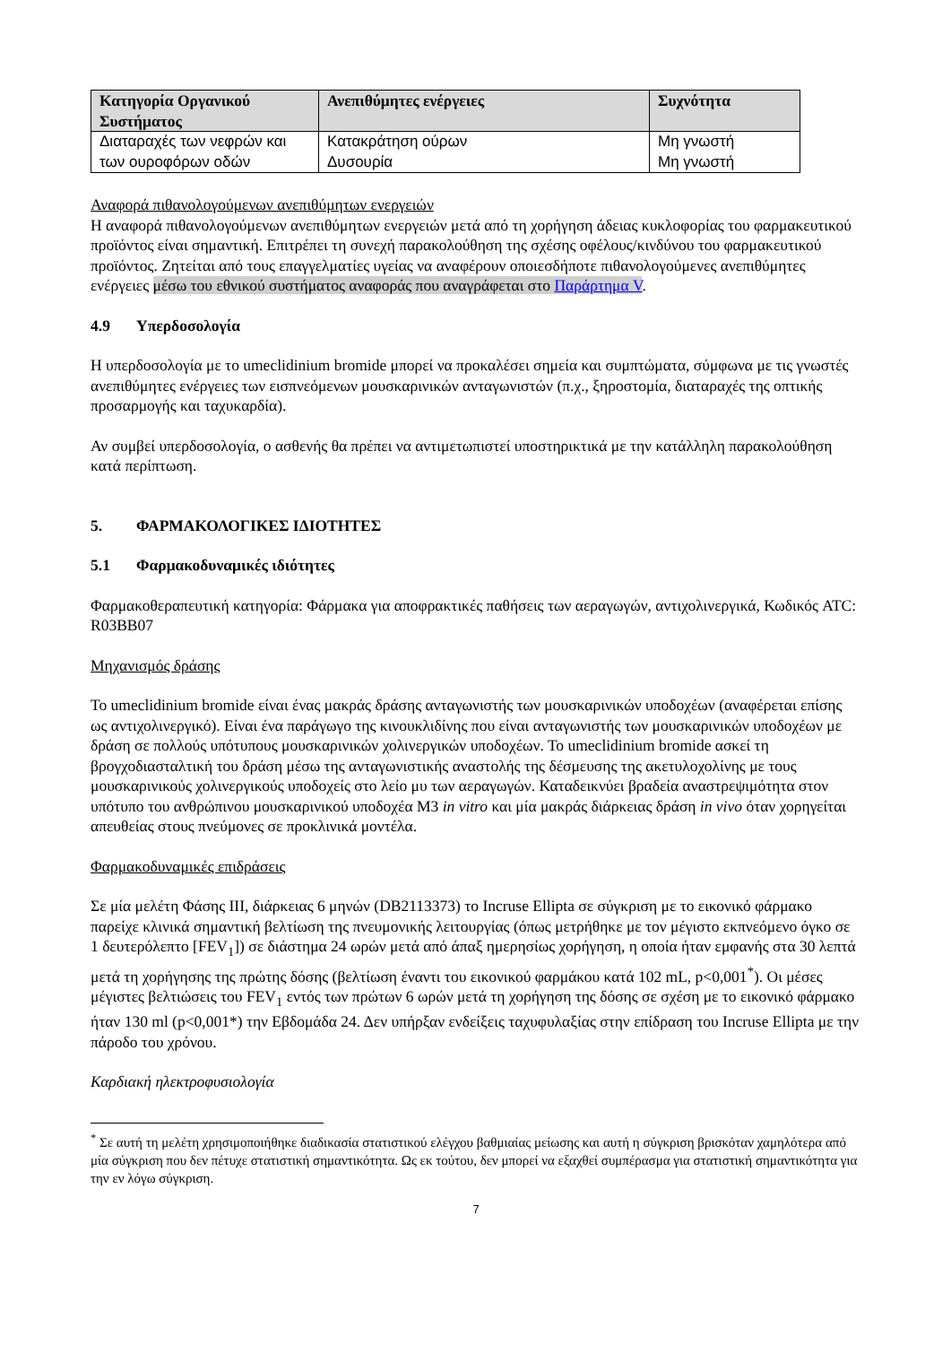| Κατηγορία Οργανικού Συστήματος | Ανεπιθύμητες ενέργειες | Συχνότητα |
| --- | --- | --- |
| Διαταραχές των νεφρών και των ουροφόρων οδών | Κατακράτηση ούρων Δυσουρία | Μη γνωστή Μη γνωστή |
Αναφορά πιθανολογούμενων ανεπιθύμητων ενεργειών
Η αναφορά πιθανολογούμενων ανεπιθύμητων ενεργειών μετά από τη χορήγηση άδειας κυκλοφορίας του φαρμακευτικού προϊόντος είναι σημαντική. Επιτρέπει τη συνεχή παρακολούθηση της σχέσης οφέλους/κινδύνου του φαρμακευτικού προϊόντος. Ζητείται από τους επαγγελματίες υγείας να αναφέρουν οποιεσδήποτε πιθανολογούμενες ανεπιθύμητες ενέργειες μέσω του εθνικού συστήματος αναφοράς που αναγράφεται στο Παράρτημα V.
4.9 Υπερδοσολογία
Η υπερδοσολογία με το umeclidinium bromide μπορεί να προκαλέσει σημεία και συμπτώματα, σύμφωνα με τις γνωστές ανεπιθύμητες ενέργειες των εισπνεόμενων μουσκαρινικών ανταγωνιστών (π.χ., ξηροστομία, διαταραχές της οπτικής προσαρμογής και ταχυκαρδία).
Αν συμβεί υπερδοσολογία, ο ασθενής θα πρέπει να αντιμετωπιστεί υποστηρικτικά με την κατάλληλη παρακολούθηση κατά περίπτωση.
5. ΦΑΡΜΑΚΟΛΟΓΙΚΕΣ ΙΔΙΟΤΗΤΕΣ
5.1 Φαρμακοδυναμικές ιδιότητες
Φαρμακοθεραπευτική κατηγορία: Φάρμακα για αποφρακτικές παθήσεις των αεραγωγών, αντιχολινεργικά, Κωδικός ATC: R03BB07
Μηχανισμός δράσης
Το umeclidinium bromide είναι ένας μακράς δράσης ανταγωνιστής των μουσκαρινικών υποδοχέων (αναφέρεται επίσης ως αντιχολινεργικό). Είναι ένα παράγωγο της κινουκλιδίνης που είναι ανταγωνιστής των μουσκαρινικών υποδοχέων με δράση σε πολλούς υπότυπους μουσκαρινικών χολινεργικών υποδοχέων. Το umeclidinium bromide ασκεί τη βρογχοδιασταλτική του δράση μέσω της ανταγωνιστικής αναστολής της δέσμευσης της ακετυλοχολίνης με τους μουσκαρινικούς χολινεργικούς υποδοχείς στο λείο μυ των αεραγωγών. Καταδεικνύει βραδεία αναστρεψιμότητα στον υπότυπο του ανθρώπινου μουσκαρινικού υποδοχέα M3 in vitro και μία μακράς διάρκειας δράση in vivo όταν χορηγείται απευθείας στους πνεύμονες σε προκλινικά μοντέλα.
Φαρμακοδυναμικές επιδράσεις
Σε μία μελέτη Φάσης III, διάρκειας 6 μηνών (DB2113373) το Incruse Ellipta σε σύγκριση με το εικονικό φάρμακο παρείχε κλινικά σημαντική βελτίωση της πνευμονικής λειτουργίας (όπως μετρήθηκε με τον μέγιστο εκπνεόμενο όγκο σε 1 δευτερόλεπτο [FEV<sub>1</sub>]) σε διάστημα 24 ωρών μετά από άπαξ ημερησίως χορήγηση, η οποία ήταν εμφανής στα 30 λεπτά μετά τη χορήγησης της πρώτης δόσης (βελτίωση έναντι του εικονικού φαρμάκου κατά 102 mL, p<0,001<sup>*</sup>). Οι μέσες μέγιστες βελτιώσεις του FEV<sub>1</sub> εντός των πρώτων 6 ωρών μετά τη χορήγηση της δόσης σε σχέση με το εικονικό φάρμακο ήταν 130 ml (p<0,001*) την Εβδομάδα 24. Δεν υπήρξαν ενδείξεις ταχυφυλαξίας στην επίδραση του Incruse Ellipta με την πάροδο του χρόνου.
Καρδιακή ηλεκτροφυσιολογία
<sup>*</sup> Σε αυτή τη μελέτη χρησιμοποιήθηκε διαδικασία στατιστικού ελέγχου βαθμιαίας μείωσης και αυτή η σύγκριση βρισκόταν χαμηλότερα από μία σύγκριση που δεν πέτυχε στατιστική σημαντικότητα. Ως εκ τούτου, δεν μπορεί να εξαχθεί συμπέρασμα για στατιστική σημαντικότητα για την εν λόγω σύγκριση.
7